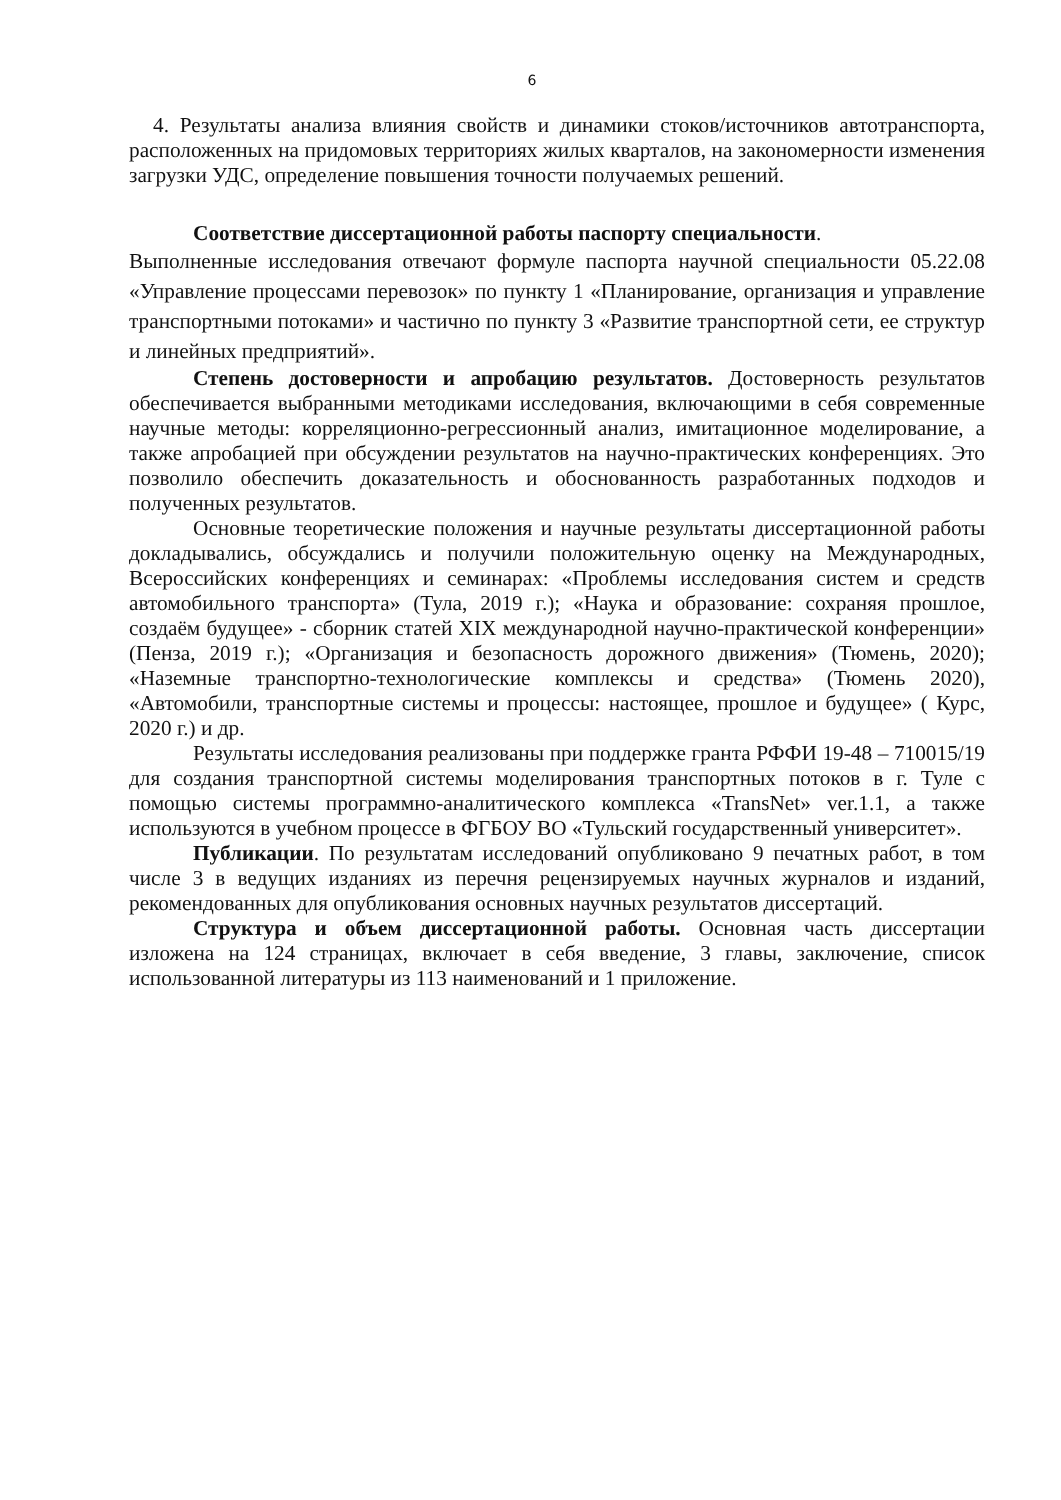6
4. Результаты анализа влияния свойств и динамики стоков/источников автотранспорта, расположенных на придомовых территориях жилых кварталов, на закономерности изменения загрузки УДС, определение повышения точности получаемых решений.
Соответствие диссертационной работы паспорту специальности.
Выполненные исследования отвечают формуле паспорта научной специальности 05.22.08 «Управление процессами перевозок» по пункту 1 «Планирование, организация и управление транспортными потоками» и частично по пункту 3 «Развитие транспортной сети, ее структур и линейных предприятий».
Степень достоверности и апробацию результатов. Достоверность результатов обеспечивается выбранными методиками исследования, включающими в себя современные научные методы: корреляционно-регрессионный анализ, имитационное моделирование, а также апробацией при обсуждении результатов на научно-практических конференциях. Это позволило обеспечить доказательность и обоснованность разработанных подходов и полученных результатов.
Основные теоретические положения и научные результаты диссертационной работы докладывались, обсуждались и получили положительную оценку на Международных, Всероссийских конференциях и семинарах: «Проблемы исследования систем и средств автомобильного транспорта» (Тула, 2019 г.); «Наука и образование: сохраняя прошлое, создаём будущее» - сборник статей XIX международной научно-практической конференции» (Пенза, 2019 г.); «Организация и безопасность дорожного движения» (Тюмень, 2020); «Наземные транспортно-технологические комплексы и средства» (Тюмень 2020), «Автомобили, транспортные системы и процессы: настоящее, прошлое и будущее» ( Курс, 2020 г.) и др.
Результаты исследования реализованы при поддержке гранта РФФИ 19-48 – 710015/19 для создания транспортной системы моделирования транспортных потоков в г. Туле с помощью системы программно-аналитического комплекса «TransNet» ver.1.1, а также используются в учебном процессе в ФГБОУ ВО «Тульский государственный университет».
Публикации. По результатам исследований опубликовано 9 печатных работ, в том числе 3 в ведущих изданиях из перечня рецензируемых научных журналов и изданий, рекомендованных для опубликования основных научных результатов диссертаций.
Структура и объем диссертационной работы. Основная часть диссертации изложена на 124 страницах, включает в себя введение, 3 главы, заключение, список использованной литературы из 113 наименований и 1 приложение.